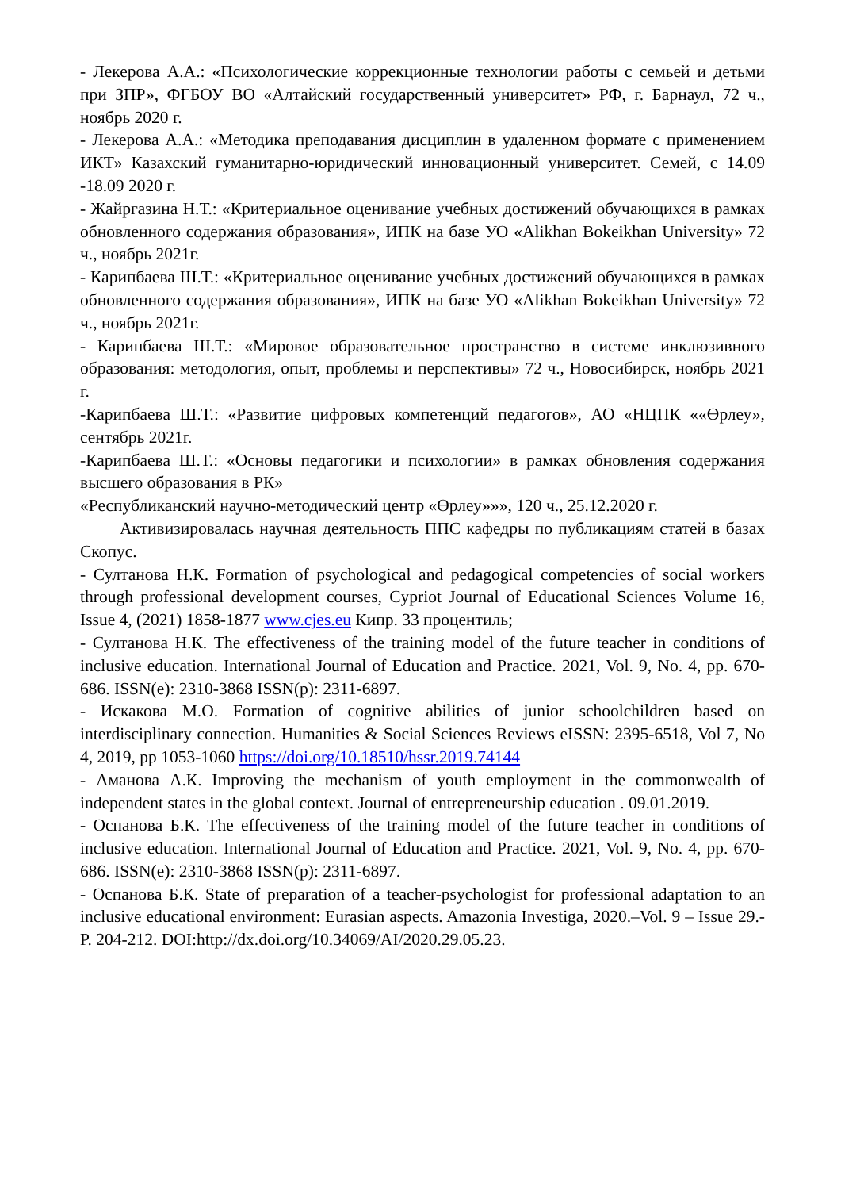- Лекерова А.А.: «Психологические коррекционные технологии работы с семьей и детьми при ЗПР», ФГБОУ ВО «Алтайский государственный университет» РФ, г. Барнаул, 72 ч., ноябрь 2020 г.
- Лекерова А.А.: «Методика преподавания дисциплин в удаленном формате с применением ИКТ» Казахский гуманитарно-юридический инновационный университет. Семей, с 14.09 -18.09 2020 г.
- Жайргазина Н.Т.: «Критериальное оценивание учебных достижений обучающихся в рамках обновленного содержания образования», ИПК на базе УО «Alikhan Bokeikhan University» 72 ч., ноябрь 2021г.
- Карипбаева Ш.Т.: «Критериальное оценивание учебных достижений обучающихся в рамках обновленного содержания образования», ИПК на базе УО «Alikhan Bokeikhan University» 72 ч., ноябрь 2021г.
- Карипбаева Ш.Т.: «Мировое образовательное пространство в системе инклюзивного образования: методология, опыт, проблемы и перспективы» 72 ч., Новосибирск, ноябрь 2021 г.
-Карипбаева Ш.Т.: «Развитие цифровых компетенций педагогов», АО «НЦПК ««Өрлеу», сентябрь 2021г.
-Карипбаева Ш.Т.: «Основы педагогики и психологии» в рамках обновления содержания высшего образования в РК»
«Республиканский научно-методический центр «Өрлеу»»», 120 ч., 25.12.2020 г.
Активизировалась научная деятельность ППС кафедры по публикациям статей в базах Скопус.
- Султанова Н.К. Formation of psychological and pedagogical competencies of social workers through professional development courses, Cypriot Journal of Educational Sciences Volume 16, Issue 4, (2021) 1858-1877 www.cjes.eu Кипр. 33 процентиль;
- Султанова Н.К. The effectiveness of the training model of the future teacher in conditions of inclusive education. International Journal of Education and Practice. 2021, Vol. 9, No. 4, pp. 670-686. ISSN(e): 2310-3868 ISSN(p): 2311-6897.
- Искакова М.О. Formation of cognitive abilities of junior schoolchildren based on interdisciplinary connection. Humanities & Social Sciences Reviews eISSN: 2395-6518, Vol 7, No 4, 2019, pp 1053-1060 https://doi.org/10.18510/hssr.2019.74144
- Аманова А.К. Improving the mechanism of youth employment in the commonwealth of independent states in the global context. Journal of entrepreneurship education . 09.01.2019.
- Оспанова Б.К. The effectiveness of the training model of the future teacher in conditions of inclusive education. International Journal of Education and Practice. 2021, Vol. 9, No. 4, pp. 670-686. ISSN(e): 2310-3868 ISSN(p): 2311-6897.
- Оспанова Б.К. State of preparation of a teacher-psychologist for professional adaptation to an inclusive educational environment: Eurasian aspects. Amazonia Investiga, 2020.–Vol. 9 – Issue 29.- P. 204-212. DOI:http://dx.doi.org/10.34069/AI/2020.29.05.23.